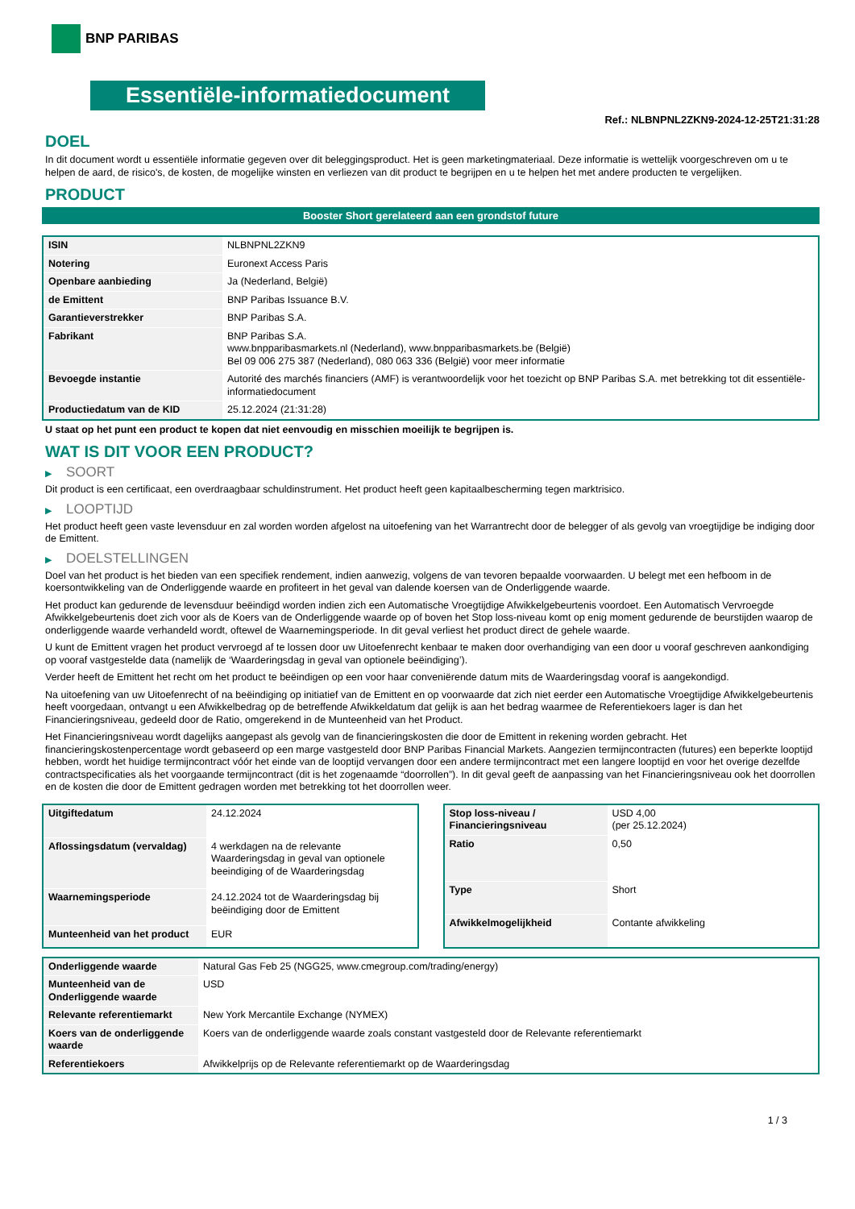BNP PARIBAS
Essentiële-informatiedocument
Ref.: NLBNPNL2ZKN9-2024-12-25T21:31:28
DOEL
In dit document wordt u essentiële informatie gegeven over dit beleggingsproduct. Het is geen marketingmateriaal. Deze informatie is wettelijk voorgeschreven om u te helpen de aard, de risico's, de kosten, de mogelijke winsten en verliezen van dit product te begrijpen en u te helpen het met andere producten te vergelijken.
PRODUCT
Booster Short gerelateerd aan een grondstof future
| ISIN | NLBNPNL2ZKN9 |
| Notering | Euronext Access Paris |
| Openbare aanbieding | Ja (Nederland, België) |
| de Emittent | BNP Paribas Issuance B.V. |
| Garantieverstrekker | BNP Paribas S.A. |
| Fabrikant | BNP Paribas S.A. www.bnpparibasmarkets.nl (Nederland), www.bnpparibasmarkets.be (België) Bel 09 006 275 387 (Nederland), 080 063 336 (België) voor meer informatie |
| Bevoegde instantie | Autorité des marchés financiers (AMF) is verantwoordelijk voor het toezicht op BNP Paribas S.A. met betrekking tot dit essentiële-informatiedocument |
| Productiedatum van de KID | 25.12.2024 (21:31:28) |
U staat op het punt een product te kopen dat niet eenvoudig en misschien moeilijk te begrijpen is.
WAT IS DIT VOOR EEN PRODUCT?
▶ SOORT
Dit product is een certificaat, een overdraagbaar schuldinstrument. Het product heeft geen kapitaalbescherming tegen marktrisico.
▶ LOOPTIJD
Het product heeft geen vaste levensduur en zal worden worden afgelost na uitoefening van het Warrantrecht door de belegger of als gevolg van vroegtijdige be indiging door de Emittent.
▶ DOELSTELLINGEN
Doel van het product is het bieden van een specifiek rendement, indien aanwezig, volgens de van tevoren bepaalde voorwaarden. U belegt met een hefboom in de koersontwikkeling van de Onderliggende waarde en profiteert in het geval van dalende koersen van de Onderliggende waarde.
Het product kan gedurende de levensduur beëindigd worden indien zich een Automatische Vroegtijdige Afwikkelgebeurtenis voordoet. Een Automatisch Vervroegde Afwikkelgebeurtenis doet zich voor als de Koers van de Onderliggende waarde op of boven het Stop loss-niveau komt op enig moment gedurende de beurstijden waarop de onderliggende waarde verhandeld wordt, oftewel de Waarnemingsperiode. In dit geval verliest het product direct de gehele waarde.
U kunt de Emittent vragen het product vervroegd af te lossen door uw Uitoefenrecht kenbaar te maken door overhandiging van een door u vooraf geschreven aankondiging op vooraf vastgestelde data (namelijk de ‘Waarderingsdag in geval van optionele beëindiging’).
Verder heeft de Emittent het recht om het product te beëindigen op een voor haar conveniërende datum mits de Waarderingsdag vooraf is aangekondigd.
Na uitoefening van uw Uitoefenrecht of na beëindiging op initiatief van de Emittent en op voorwaarde dat zich niet eerder een Automatische Vroegtijdige Afwikkelgebeurtenis heeft voorgedaan, ontvangt u een Afwikkelbedrag op de betreffende Afwikkeldatum dat gelijk is aan het bedrag waarmee de Referentiekoers lager is dan het Financieringsniveau, gedeeld door de Ratio, omgerekend in de Munteenheid van het Product.
Het Financieringsniveau wordt dagelijks aangepast als gevolg van de financieringskosten die door de Emittent in rekening worden gebracht. Het financieringskostenpercentage wordt gebaseerd op een marge vastgesteld door BNP Paribas Financial Markets. Aangezien termijncontracten (futures) een beperkte looptijd hebben, wordt het huidige termijncontract vóór het einde van de looptijd vervangen door een andere termijncontract met een langere looptijd en voor het overige dezelfde contractspecificaties als het voorgaande termijncontract (dit is het zogenaamde “doorrollen”). In dit geval geeft de aanpassing van het Financieringsniveau ook het doorrollen en de kosten die door de Emittent gedragen worden met betrekking tot het doorrollen weer.
| Uitgiftedatum | 24.12.2024 |
| Aflossingsdatum (vervaldag) | 4 werkdagen na de relevante Waarderingsdag in geval van optionele beeindiging of de Waarderingsdag |
| Waarnemingsperiode | 24.12.2024 tot de Waarderingsdag bij beëindiging door de Emittent |
| Munteenheid van het product | EUR |
| Stop loss-niveau / Financieringsniveau | USD 4,00 (per 25.12.2024) |
| Ratio | 0,50 |
| Type | Short |
| Afwikkelmogelijkheid | Contante afwikkeling |
| Onderliggende waarde | Natural Gas Feb 25 (NGG25, www.cmegroup.com/trading/energy) |
| Munteenheid van de Onderliggende waarde | USD |
| Relevante referentiemarkt | New York Mercantile Exchange (NYMEX) |
| Koers van de onderliggende waarde | Koers van de onderliggende waarde zoals constant vastgesteld door de Relevante referentiemarkt |
| Referentiekoers | Afwikkelprijs op de Relevante referentiemarkt op de Waarderingsdag |
1 / 3